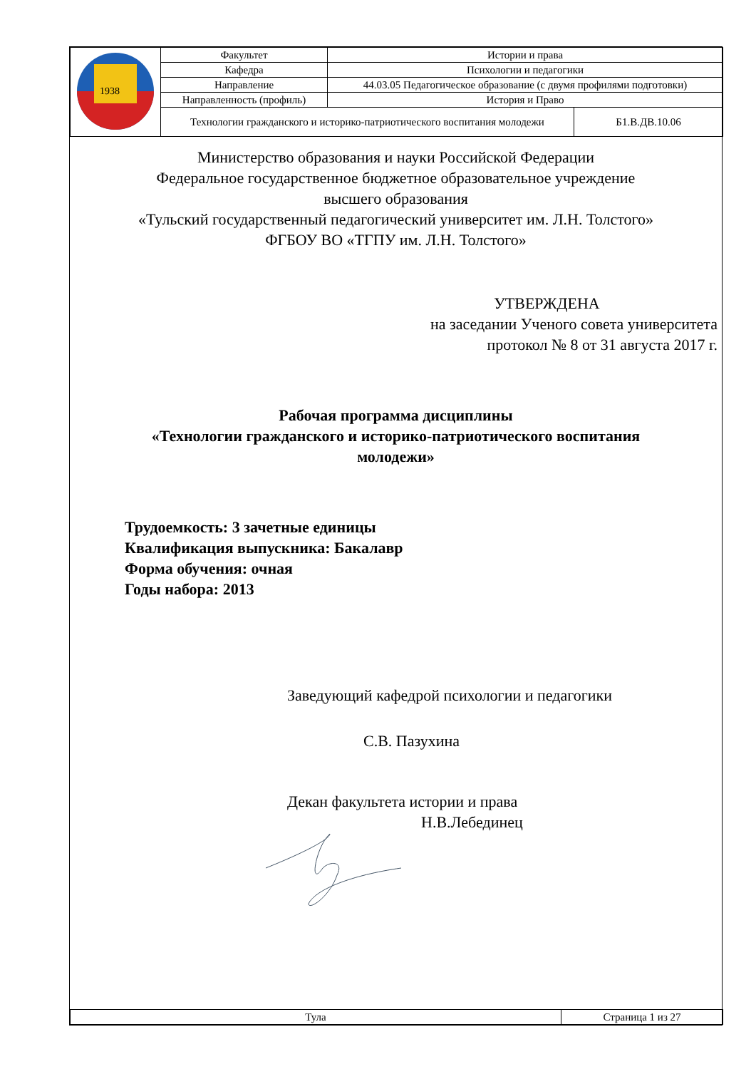| 1938 | Факультет | Истории и права | |
| | Кафедра | Психологии и педагогики | |
| | Направление | 44.03.05 Педагогическое образование (с двумя профилями подготовки) | |
| | Направленность (профиль) | История и Право | |
| | Технологии гражданского и историко-патриотического воспитания молодежи | | Б1.В.ДВ.10.06 |
Министерство образования и науки Российской Федерации
Федеральное государственное бюджетное образовательное учреждение
высшего образования
«Тульский государственный педагогический университет им. Л.Н. Толстого»
ФГБОУ ВО «ТГПУ им. Л.Н. Толстого»
УТВЕРЖДЕНА
на заседании Ученого совета университета
протокол № 8 от 31 августа 2017 г.
Рабочая программа дисциплины
«Технологии гражданского и историко-патриотического воспитания
молодежи»
Трудоемкость: 3 зачетные единицы
Квалификация выпускника: Бакалавр
Форма обучения: очная
Годы набора: 2013
Заведующий кафедрой психологии и педагогики
С.В. Пазухина
Декан факультета истории и права
Н.В.Лебединец
| Тула | Страница 1 из 27 |